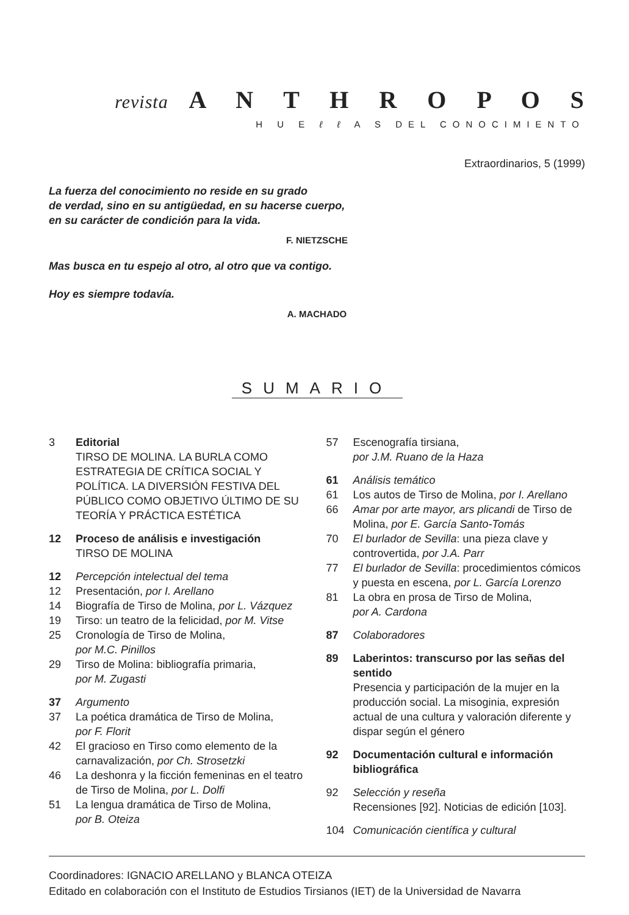revista A N T H R O P O S
H U E ℓ ℓ A S DEL CONOCIMIENTO
Extraordinarios, 5 (1999)
La fuerza del conocimiento no reside en su grado
de verdad, sino en su antigüedad, en su hacerse cuerpo,
en su carácter de condición para la vida.
F. NIETZSCHE
Mas busca en tu espejo al otro, al otro que va contigo.
Hoy es siempre todavía.
A. MACHADO
SUMARIO
3 Editorial
TIRSO DE MOLINA. LA BURLA COMO ESTRATEGIA DE CRÍTICA SOCIAL Y POLÍTICA. LA DIVERSIÓN FESTIVA DEL PÚBLICO COMO OBJETIVO ÚLTIMO DE SU TEORÍA Y PRÁCTICA ESTÉTICA
12 Proceso de análisis e investigación
TIRSO DE MOLINA
12 Percepción intelectual del tema
12 Presentación, por I. Arellano
14 Biografía de Tirso de Molina, por L. Vázquez
19 Tirso: un teatro de la felicidad, por M. Vitse
25 Cronología de Tirso de Molina,
por M.C. Pinillos
29 Tirso de Molina: bibliografía primaria,
por M. Zugasti
37 Argumento
37 La poética dramática de Tirso de Molina,
por F. Florit
42 El gracioso en Tirso como elemento de la carnavalización, por Ch. Strosetzki
46 La deshonra y la ficción femeninas en el teatro de Tirso de Molina, por L. Dolfi
51 La lengua dramática de Tirso de Molina,
por B. Oteiza
57 Escenografía tirsiana,
por J.M. Ruano de la Haza
61 Análisis temático
61 Los autos de Tirso de Molina, por I. Arellano
66 Amar por arte mayor, ars plicandi de Tirso de Molina, por E. García Santo-Tomás
70 El burlador de Sevilla: una pieza clave y controvertida, por J.A. Parr
77 El burlador de Sevilla: procedimientos cómicos y puesta en escena, por L. García Lorenzo
81 La obra en prosa de Tirso de Molina,
por A. Cardona
87 Colaboradores
89 Laberintos: transcurso por las señas del sentido
Presencia y participación de la mujer en la producción social. La misoginia, expresión actual de una cultura y valoración diferente y dispar según el género
92 Documentación cultural e información bibliográfica
92 Selección y reseña
Recensiones [92]. Noticias de edición [103].
104 Comunicación científica y cultural
Coordinadores: IGNACIO ARELLANO y BLANCA OTEIZA
Editado en colaboración con el Instituto de Estudios Tirsianos (IET) de la Universidad de Navarra